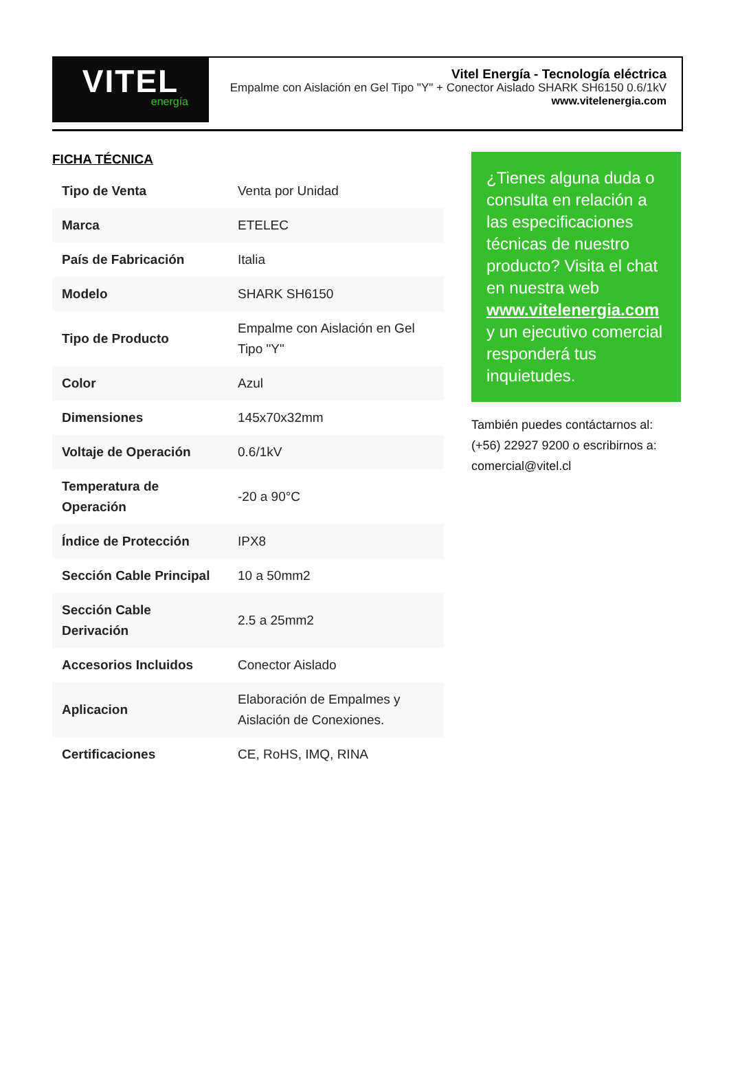VITEL
energía
Vitel Energía - Tecnología eléctrica
Empalme con Aislación en Gel Tipo "Y" + Conector Aislado SHARK SH6150 0.6/1kV
www.vitelenergia.com
FICHA TÉCNICA
| Tipo de Venta | Venta por Unidad |
| Marca | ETELEC |
| País de Fabricación | Italia |
| Modelo | SHARK SH6150 |
| Tipo de Producto | Empalme con Aislación en Gel Tipo "Y" |
| Color | Azul |
| Dimensiones | 145x70x32mm |
| Voltaje de Operación | 0.6/1kV |
| Temperatura de Operación | -20 a 90°C |
| Índice de Protección | IPX8 |
| Sección Cable Principal | 10 a 50mm2 |
| Sección Cable Derivación | 2.5 a 25mm2 |
| Accesorios Incluidos | Conector Aislado |
| Aplicacion | Elaboración de Empalmes y Aislación de Conexiones. |
| Certificaciones | CE, RoHS, IMQ, RINA |
¿Tienes alguna duda o consulta en relación a las especificaciones técnicas de nuestro producto? Visita el chat en nuestra web www.vitelenergia.com y un ejecutivo comercial responderá tus inquietudes.
También puedes contáctarnos al: (+56) 22927 9200 o escribirnos a: comercial@vitel.cl